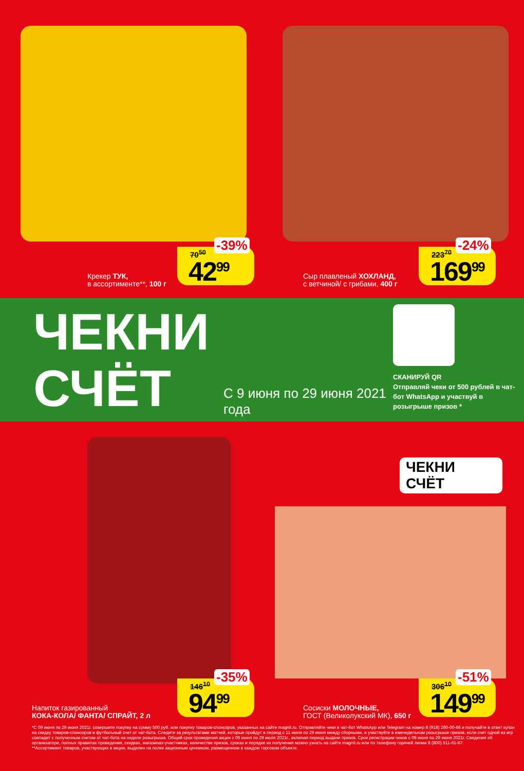Крекер ТУК,
в ассортименте**, 100 г
-39%
70<sup>50</sup>
42<sup>99</sup>
Сыр плавленый ХОХЛАНД,
с ветчиной/ с грибами, 400 г
-24%
223<sup>70</sup>
169<sup>99</sup>
ЧЕКНИ СЧЁТ
С 9 июня по 29 июня 2021 года
СКАНИРУЙ QR
Отправляй чеки от 500 рублей в чат-бот WhatsApp и участвуй в розыгрыше призов *
Напиток газированный
КОКА-КОЛА/ ФАНТА/ СПРАЙТ, 2 л
-35%
146<sup>10</sup>
94<sup>99</sup>
ЧЕКНИ
СЧЁТ
Сосиски МОЛОЧНЫЕ,
ГОСТ (Великолукский МК), 650 г
-51%
306<sup>10</sup>
149<sup>99</sup>
*С 09 июня по 29 июня 2021г. совершите покупку на сумму 500 руб. или покупку товаров-спонсоров, указанных на сайте magnit.ru. Отправляйте чеки в чат-бот WhatsApp или Telegram на номер 8 (918) 260-00-66 и получайте в ответ купон на скидку товаров-спонсоров и футбольный счет от чат-бота. Следите за результатами матчей, которые пройдут в период с 11 июня по 29 июня между сборными, и участвуйте в еженедельном розыгрыше призов, если счет одной из игр совпадет с полученным счетом от чат-бота на неделе розыгрыша. Общий срок проведения акции с 09 июня по 29 июля 2021г., включая период выдачи призов. Срок регистрации чеков с 09 июня по 29 июня 2021г. Сведения об организаторе, полных правилах проведения, скидках, магазинах-участниках, количестве призов, сроках и порядке их получения можно узнать на сайте magnit.ru или по телефону горячей линии 8 (800) 511-61-67.
**Ассортимент товаров, участвующих в акции, выделен на полке акционным ценником, размещенном в каждом торговом объекте.